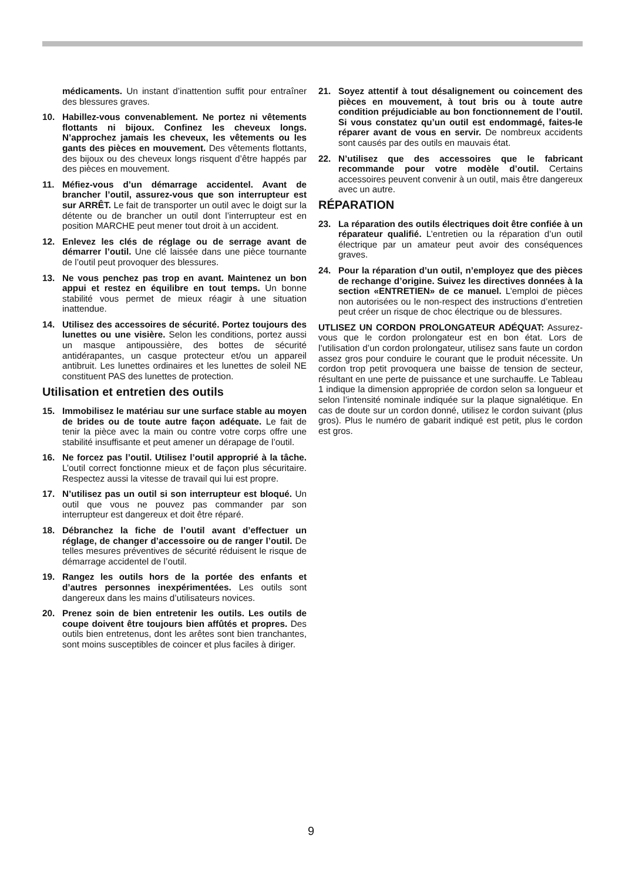médicaments. Un instant d’inattention suffit pour entraîner des blessures graves.
10. Habillez-vous convenablement. Ne portez ni vêtements flottants ni bijoux. Confinez les cheveux longs. N’approchez jamais les cheveux, les vêtements ou les gants des pièces en mouvement. Des vêtements flottants, des bijoux ou des cheveux longs risquent d’être happés par des pièces en mouvement.
11. Méfiez-vous d’un démarrage accidentel. Avant de brancher l’outil, assurez-vous que son interrupteur est sur ARRÊT. Le fait de transporter un outil avec le doigt sur la détente ou de brancher un outil dont l’interrupteur est en position MARCHE peut mener tout droit à un accident.
12. Enlevez les clés de réglage ou de serrage avant de démarrer l’outil. Une clé laissée dans une pièce tournante de l’outil peut provoquer des blessures.
13. Ne vous penchez pas trop en avant. Maintenez un bon appui et restez en équilibre en tout temps. Un bonne stabilité vous permet de mieux réagir à une situation inattendue.
14. Utilisez des accessoires de sécurité. Portez toujours des lunettes ou une visière. Selon les conditions, portez aussi un masque antipoussière, des bottes de sécurité antidérapantes, un casque protecteur et/ou un appareil antibruit. Les lunettes ordinaires et les lunettes de soleil NE constituent PAS des lunettes de protection.
Utilisation et entretien des outils
15. Immobilisez le matériau sur une surface stable au moyen de brides ou de toute autre façon adéquate. Le fait de tenir la pièce avec la main ou contre votre corps offre une stabilité insuffisante et peut amener un dérapage de l’outil.
16. Ne forcez pas l’outil. Utilisez l’outil approprié à la tâche. L’outil correct fonctionne mieux et de façon plus sécuritaire. Respectez aussi la vitesse de travail qui lui est propre.
17. N’utilisez pas un outil si son interrupteur est bloqué. Un outil que vous ne pouvez pas commander par son interrupteur est dangereux et doit être réparé.
18. Débranchez la fiche de l’outil avant d’effectuer un réglage, de changer d’accessoire ou de ranger l’outil. De telles mesures préventives de sécurité réduisent le risque de démarrage accidentel de l’outil.
19. Rangez les outils hors de la portée des enfants et d’autres personnes inexpérimentées. Les outils sont dangereux dans les mains d’utilisateurs novices.
20. Prenez soin de bien entretenir les outils. Les outils de coupe doivent être toujours bien affûtés et propres. Des outils bien entretenus, dont les arêtes sont bien tranchantes, sont moins susceptibles de coincer et plus faciles à diriger.
21. Soyez attentif à tout désalignement ou coincement des pièces en mouvement, à tout bris ou à toute autre condition préjudiciable au bon fonctionnement de l’outil. Si vous constatez qu’un outil est endommagé, faites-le réparer avant de vous en servir. De nombreux accidents sont causés par des outils en mauvais état.
22. N’utilisez que des accessoires que le fabricant recommande pour votre modèle d’outil. Certains accessoires peuvent convenir à un outil, mais être dangereux avec un autre.
RÉPARATION
23. La réparation des outils électriques doit être confiée à un réparateur qualifié. L’entretien ou la réparation d’un outil électrique par un amateur peut avoir des conséquences graves.
24. Pour la réparation d’un outil, n’employez que des pièces de rechange d’origine. Suivez les directives données à la section «ENTRETIEN» de ce manuel. L’emploi de pièces non autorisées ou le non-respect des instructions d’entretien peut créer un risque de choc électrique ou de blessures.
UTLISEZ UN CORDON PROLONGATEUR ADÉQUAT: Assurez-vous que le cordon prolongateur est en bon état. Lors de l’utilisation d’un cordon prolongateur, utilisez sans faute un cordon assez gros pour conduire le courant que le produit nécessite. Un cordon trop petit provoquera une baisse de tension de secteur, résultant en une perte de puissance et une surchauffe. Le Tableau 1 indique la dimension appropriée de cordon selon sa longueur et selon l’intensité nominale indiquée sur la plaque signalétique. En cas de doute sur un cordon donné, utilisez le cordon suivant (plus gros). Plus le numéro de gabarit indiqué est petit, plus le cordon est gros.
9